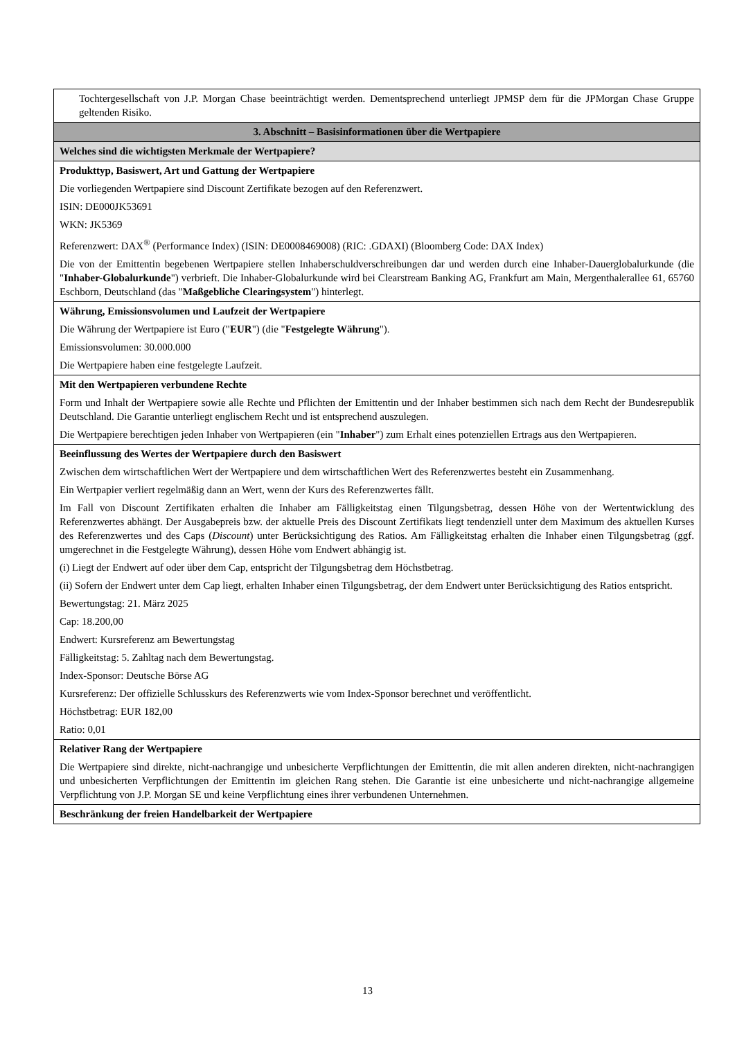| Tochtergesellschaft von J.P. Morgan Chase beeinträchtigt werden. Dementsprechend unterliegt JPMSP dem für die JPMorgan Chase Gruppe geltenden Risiko. |
| 3. Abschnitt – Basisinformationen über die Wertpapiere |
| Welches sind die wichtigsten Merkmale der Wertpapiere? |
| Produkttyp, Basiswert, Art und Gattung der Wertpapiere Die vorliegenden Wertpapiere sind Discount Zertifikate bezogen auf den Referenzwert. ISIN: DE000JK53691 WKN: JK5369 Referenzwert: DAX<sup>®</sup> (Performance Index) (ISIN: DE0008469008) (RIC: .GDAXI) (Bloomberg Code: DAX Index) Die von der Emittentin begebenen Wertpapiere stellen Inhaberschuldverschreibungen dar und werden durch eine Inhaber-Dauerglobalurkunde (die " Inhaber-Globalurkunde ") verbrieft. Die Inhaber-Globalurkunde wird bei Clearstream Banking AG, Frankfurt am Main, Mergenthalerallee 61, 65760 Eschborn, Deutschland (das " Maßgebliche Clearingsystem ") hinterlegt. |
| Währung, Emissionsvolumen und Laufzeit der Wertpapiere Die Währung der Wertpapiere ist Euro (" EUR ") (die " Festgelegte Währung "). Emissionsvolumen: 30.000.000 Die Wertpapiere haben eine festgelegte Laufzeit. |
| Mit den Wertpapieren verbundene Rechte Form und Inhalt der Wertpapiere sowie alle Rechte und Pflichten der Emittentin und der Inhaber bestimmen sich nach dem Recht der Bundesrepublik Deutschland. Die Garantie unterliegt englischem Recht und ist entsprechend auszulegen. Die Wertpapiere berechtigen jeden Inhaber von Wertpapieren (ein " Inhaber ") zum Erhalt eines potenziellen Ertrags aus den Wertpapieren. |
| Beeinflussung des Wertes der Wertpapiere durch den Basiswert Zwischen dem wirtschaftlichen Wert der Wertpapiere und dem wirtschaftlichen Wert des Referenzwertes besteht ein Zusammenhang. Ein Wertpapier verliert regelmäßig dann an Wert, wenn der Kurs des Referenzwertes fällt. Im Fall von Discount Zertifikaten erhalten die Inhaber am Fälligkeitstag einen Tilgungsbetrag, dessen Höhe von der Wertentwicklung des Referenzwertes abhängt. Der Ausgabepreis bzw. der aktuelle Preis des Discount Zertifikats liegt tendenziell unter dem Maximum des aktuellen Kurses des Referenzwertes und des Caps ( Discount ) unter Berücksichtigung des Ratios. Am Fälligkeitstag erhalten die Inhaber einen Tilgungsbetrag (ggf. umgerechnet in die Festgelegte Währung), dessen Höhe vom Endwert abhängig ist. (i) Liegt der Endwert auf oder über dem Cap, entspricht der Tilgungsbetrag dem Höchstbetrag. (ii) Sofern der Endwert unter dem Cap liegt, erhalten Inhaber einen Tilgungsbetrag, der dem Endwert unter Berücksichtigung des Ratios entspricht. Bewertungstag: 21. März 2025 Cap: 18.200,00 Endwert: Kursreferenz am Bewertungstag Fälligkeitstag: 5. Zahltag nach dem Bewertungstag. Index-Sponsor: Deutsche Börse AG Kursreferenz: Der offizielle Schlusskurs des Referenzwerts wie vom Index-Sponsor berechnet und veröffentlicht. Höchstbetrag: EUR 182,00 Ratio: 0,01 |
| Relativer Rang der Wertpapiere Die Wertpapiere sind direkte, nicht-nachrangige und unbesicherte Verpflichtungen der Emittentin, die mit allen anderen direkten, nicht-nachrangigen und unbesicherten Verpflichtungen der Emittentin im gleichen Rang stehen. Die Garantie ist eine unbesicherte und nicht-nachrangige allgemeine Verpflichtung von J.P. Morgan SE und keine Verpflichtung eines ihrer verbundenen Unternehmen. |
| Beschränkung der freien Handelbarkeit der Wertpapiere |
13